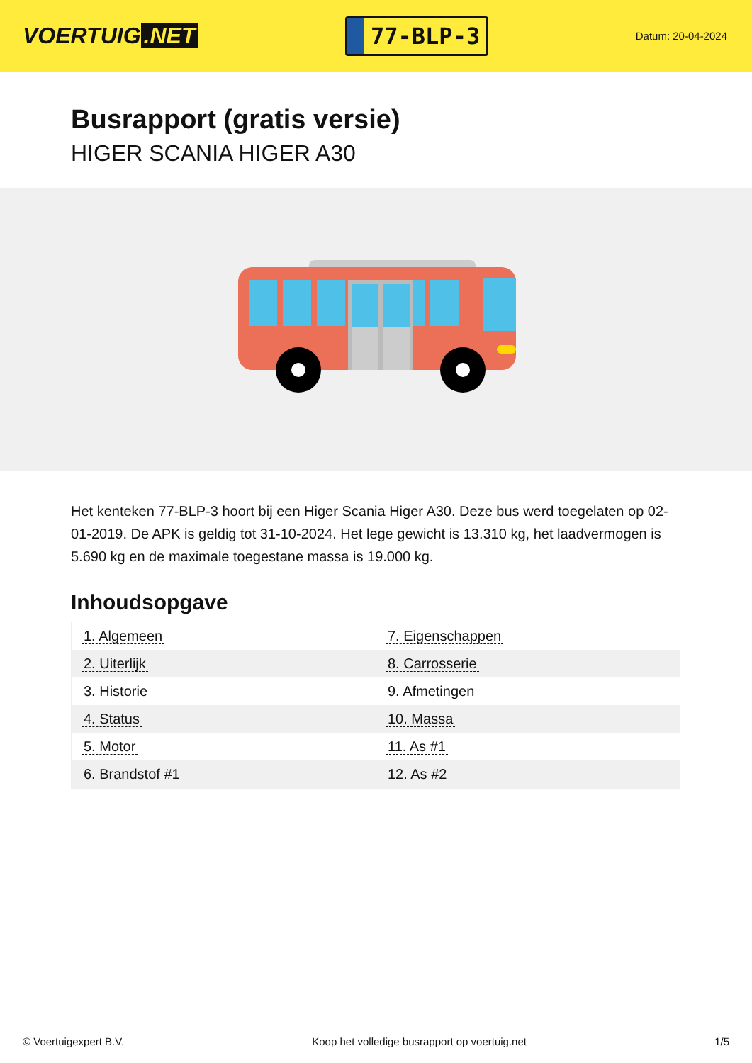VOERTUIG.NET
77-BLP-3
Datum: 20-04-2024
Busrapport (gratis versie)
HIGER SCANIA HIGER A30
Het kenteken 77-BLP-3 hoort bij een Higer Scania Higer A30. Deze bus werd toegelaten op 02-01-2019. De APK is geldig tot 31-10-2024. Het lege gewicht is 13.310 kg, het laadvermogen is 5.690 kg en de maximale toegestane massa is 19.000 kg.
Inhoudsopgave
| 1. Algemeen | 7. Eigenschappen |
| 2. Uiterlijk | 8. Carrosserie |
| 3. Historie | 9. Afmetingen |
| 4. Status | 10. Massa |
| 5. Motor | 11. As #1 |
| 6. Brandstof #1 | 12. As #2 |
© Voertuigexpert B.V. Koop het volledige busrapport op voertuig.net 1/5